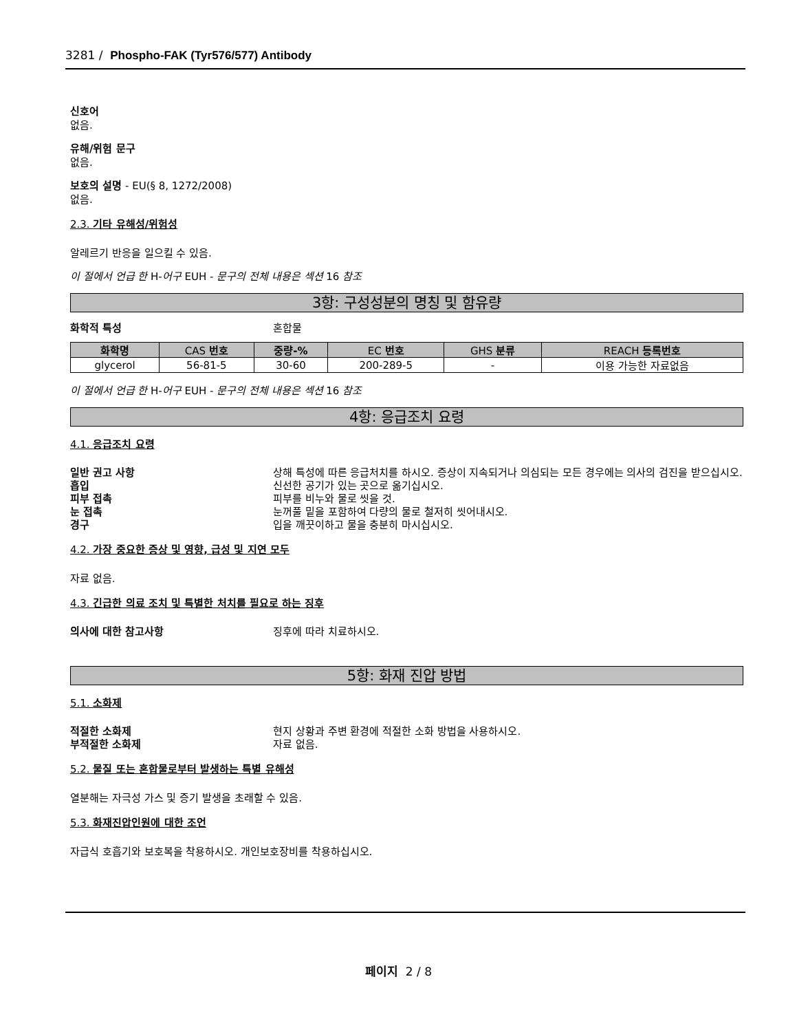3281 / Phospho-FAK (Tyr576/577) Antibody
신호어
없음.
유해/위험 문구
없음.
보호의 설명 - EU(§ 8, 1272/2008)
없음.
2.3. 기타 유해성/위험성
알레르기 반응을 일으킬 수 있음.
이 절에서 언급 한 H-어구 EUH - 문구의 전체 내용은 섹션 16 참조
3항: 구성성분의 명칭 및 함유량
화학적 특성 혼합물
| 화학명 | CAS 번호 | 중량-% | EC 번호 | GHS 분류 | REACH 등록번호 |
| --- | --- | --- | --- | --- | --- |
| glycerol | 56-81-5 | 30-60 | 200-289-5 | - | 이용 가능한 자료없음 |
이 절에서 언급 한 H-어구 EUH - 문구의 전체 내용은 섹션 16 참조
4항: 응급조치 요령
4.1. 응급조치 요령
일반 권고 사항 상해 특성에 따른 응급처치를 하시오. 증상이 지속되거나 의심되는 모든 경우에는 의사의 검진을 받으십시오.
흡입 신선한 공기가 있는 곳으로 옮기십시오.
피부 접촉 피부를 비누와 물로 씻을 것.
눈 접촉 눈꺼풀 밑을 포함하여 다량의 물로 철저히 씻어내시오.
경구 입을 깨끗이하고 물을 충분히 마시십시오.
4.2. 가장 중요한 증상 및 영향, 급성 및 지연 모두
자료 없음.
4.3. 긴급한 의료 조치 및 특별한 처치를 필요로 하는 징후
의사에 대한 참고사항 징후에 따라 치료하시오.
5항: 화재 진압 방법
5.1. 소화제
적절한 소화제 현지 상황과 주변 환경에 적절한 소화 방법을 사용하시오.
부적절한 소화제 자료 없음.
5.2. 물질 또는 혼합물로부터 발생하는 특별 유해성
열분해는 자극성 가스 및 증기 발생을 초래할 수 있음.
5.3. 화재진압인원에 대한 조언
자급식 호흡기와 보호복을 착용하시오. 개인보호장비를 착용하십시오.
페이지 2 / 8